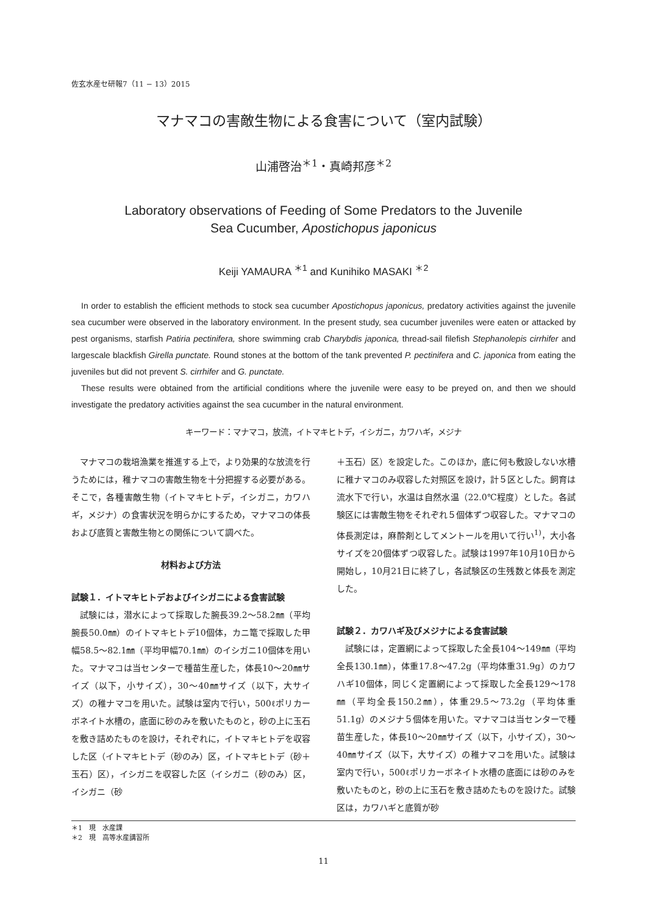佐玄水産セ研報7（11 − 13）2015
マナマコの害敵生物による食害について（室内試験）
山浦啓治<sup>＊1</sup>・真崎邦彦<sup>＊2</sup>
Laboratory observations of Feeding of Some Predators to the Juvenile
Sea Cucumber, Apostichopus japonicus
Keiji YAMAURA <sup>＊1</sup> and Kunihiko MASAKI <sup>＊2</sup>
In order to establish the efficient methods to stock sea cucumber Apostichopus japonicus, predatory activities against the juvenile sea cucumber were observed in the laboratory environment. In the present study, sea cucumber juveniles were eaten or attacked by pest organisms, starfish Patiria pectinifera, shore swimming crab Charybdis japonica, thread-sail filefish Stephanolepis cirrhifer and largescale blackfish Girella punctate. Round stones at the bottom of the tank prevented P. pectinifera and C. japonica from eating the juveniles but did not prevent S. cirrhifer and G. punctate.
These results were obtained from the artificial conditions where the juvenile were easy to be preyed on, and then we should investigate the predatory activities against the sea cucumber in the natural environment.
キーワード：マナマコ，放流，イトマキヒトデ，イシガニ，カワハギ，メジナ
マナマコの栽培漁業を推進する上で，より効果的な放流を行うためには，稚ナマコの害敵生物を十分把握する必要がある。そこで，各種害敵生物（イトマキヒトデ，イシガニ，カワハギ，メジナ）の食害状況を明らかにするため，マナマコの体長および底質と害敵生物との関係について調べた。
材料および方法
試験１．イトマキヒトデおよびイシガニによる食害試験
試験には，潜水によって採取した腕長39.2～58.2㎜（平均腕長50.0㎜）のイトマキヒトデ10個体，カニ篭で採取した甲幅58.5～82.1㎜（平均甲幅70.1㎜）のイシガニ10個体を用いた。マナマコは当センターで種苗生産した，体長10～20㎜サイズ（以下，小サイズ），30～40㎜サイズ（以下，大サイズ）の稚ナマコを用いた。試験は室内で行い，500ℓポリカーボネイト水槽の，底面に砂のみを敷いたものと，砂の上に玉石を敷き詰めたものを設け，それぞれに，イトマキヒトデを収容した区（イトマキヒトデ（砂のみ）区，イトマキヒトデ（砂＋玉石）区），イシガニを収容した区（イシガニ（砂のみ）区，イシガニ（砂
＋玉石）区）を設定した。このほか，底に何も敷設しない水槽に稚ナマコのみ収容した対照区を設け，計５区とした。飼育は流水下で行い，水温は自然水温（22.0℃程度）とした。各試験区には害敵生物をそれぞれ５個体ずつ収容した。マナマコの体長測定は，麻酔剤としてメントールを用いて行い<sup>1)</sup>，大小各サイズを20個体ずつ収容した。試験は1997年10月10日から開始し，10月21日に終了し，各試験区の生残数と体長を測定した。
試験２．カワハギ及びメジナによる食害試験
試験には，定置網によって採取した全長104～149㎜（平均全長130.1㎜），体重17.8～47.2g（平均体重31.9g）のカワハギ10個体，同じく定置網によって採取した全長129～178㎜（平均全長150.2㎜），体重29.5～73.2g（平均体重51.1g）のメジナ５個体を用いた。マナマコは当センターで種苗生産した，体長10～20㎜サイズ（以下，小サイズ），30～40㎜サイズ（以下，大サイズ）の稚ナマコを用いた。試験は室内で行い，500ℓポリカーボネイト水槽の底面には砂のみを敷いたものと，砂の上に玉石を敷き詰めたものを設けた。試験区は，カワハギと底質が砂
＊1　現　水産課
＊2　現　高等水産講習所
11